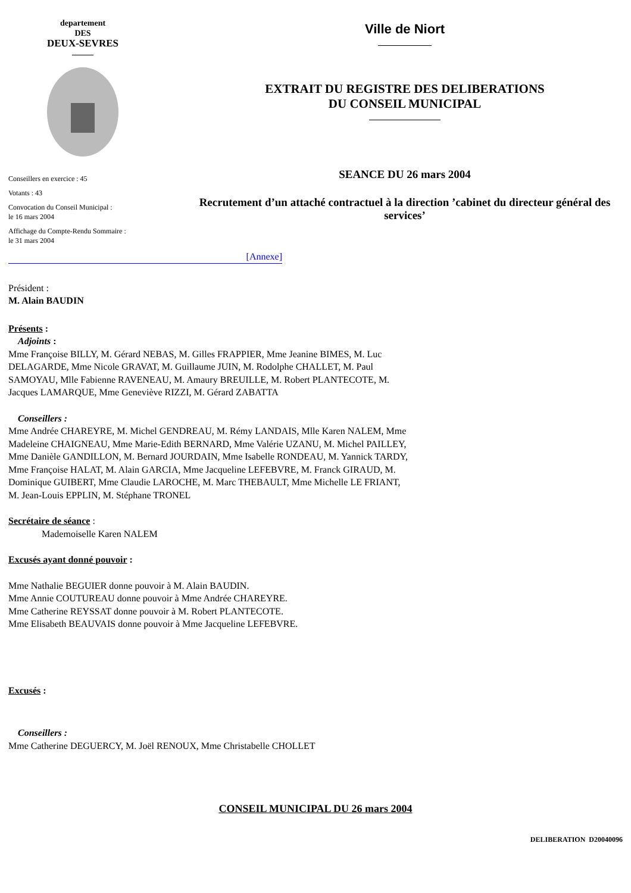departement
DES
DEUX-SEVRES
Conseillers en exercice : 45
Votants : 43
Convocation du Conseil Municipal :
le 16 mars 2004
Affichage du Compte-Rendu Sommaire :
le 31 mars 2004
Ville de Niort
EXTRAIT DU REGISTRE DES DELIBERATIONS
DU CONSEIL MUNICIPAL
SEANCE DU 26 mars 2004
Recrutement d’un attaché contractuel à la direction ’cabinet du directeur général des services’
[Annexe]
Président :
M. Alain BAUDIN
Présents :
Adjoints :
Mme Françoise BILLY, M. Gérard NEBAS, M. Gilles FRAPPIER, Mme Jeanine BIMES, M. Luc DELAGARDE, Mme Nicole GRAVAT, M. Guillaume JUIN, M. Rodolphe CHALLET, M. Paul SAMOYAU, Mlle Fabienne RAVENEAU, M. Amaury BREUILLE, M. Robert PLANTECOTE, M. Jacques LAMARQUE, Mme Geneviève RIZZI, M. Gérard ZABATTA
Conseillers :
Mme Andrée CHAREYRE, M. Michel GENDREAU, M. Rémy LANDAIS, Mlle Karen NALEM, Mme Madeleine CHAIGNEAU, Mme Marie-Edith BERNARD, Mme Valérie UZANU, M. Michel PAILLEY, Mme Danièle GANDILLON, M. Bernard JOURDAIN, Mme Isabelle RONDEAU, M. Yannick TARDY, Mme Françoise HALAT, M. Alain GARCIA, Mme Jacqueline LEFEBVRE, M. Franck GIRAUD, M. Dominique GUIBERT, Mme Claudie LAROCHE, M. Marc THEBAULT, Mme Michelle LE FRIANT, M. Jean-Louis EPPLIN, M. Stéphane TRONEL
Secrétaire de séance :
Mademoiselle Karen NALEM
Excusés ayant donné pouvoir :
Mme Nathalie BEGUIER donne pouvoir à M. Alain BAUDIN.
Mme Annie COUTUREAU donne pouvoir à Mme Andrée CHAREYRE.
Mme Catherine REYSSAT donne pouvoir à M. Robert PLANTECOTE.
Mme Elisabeth BEAUVAIS donne pouvoir à Mme Jacqueline LEFEBVRE.
Excusés :
Conseillers :
Mme Catherine DEGUERCY, M. Joël RENOUX, Mme Christabelle CHOLLET
CONSEIL MUNICIPAL DU 26 mars 2004
DELIBERATION D20040096